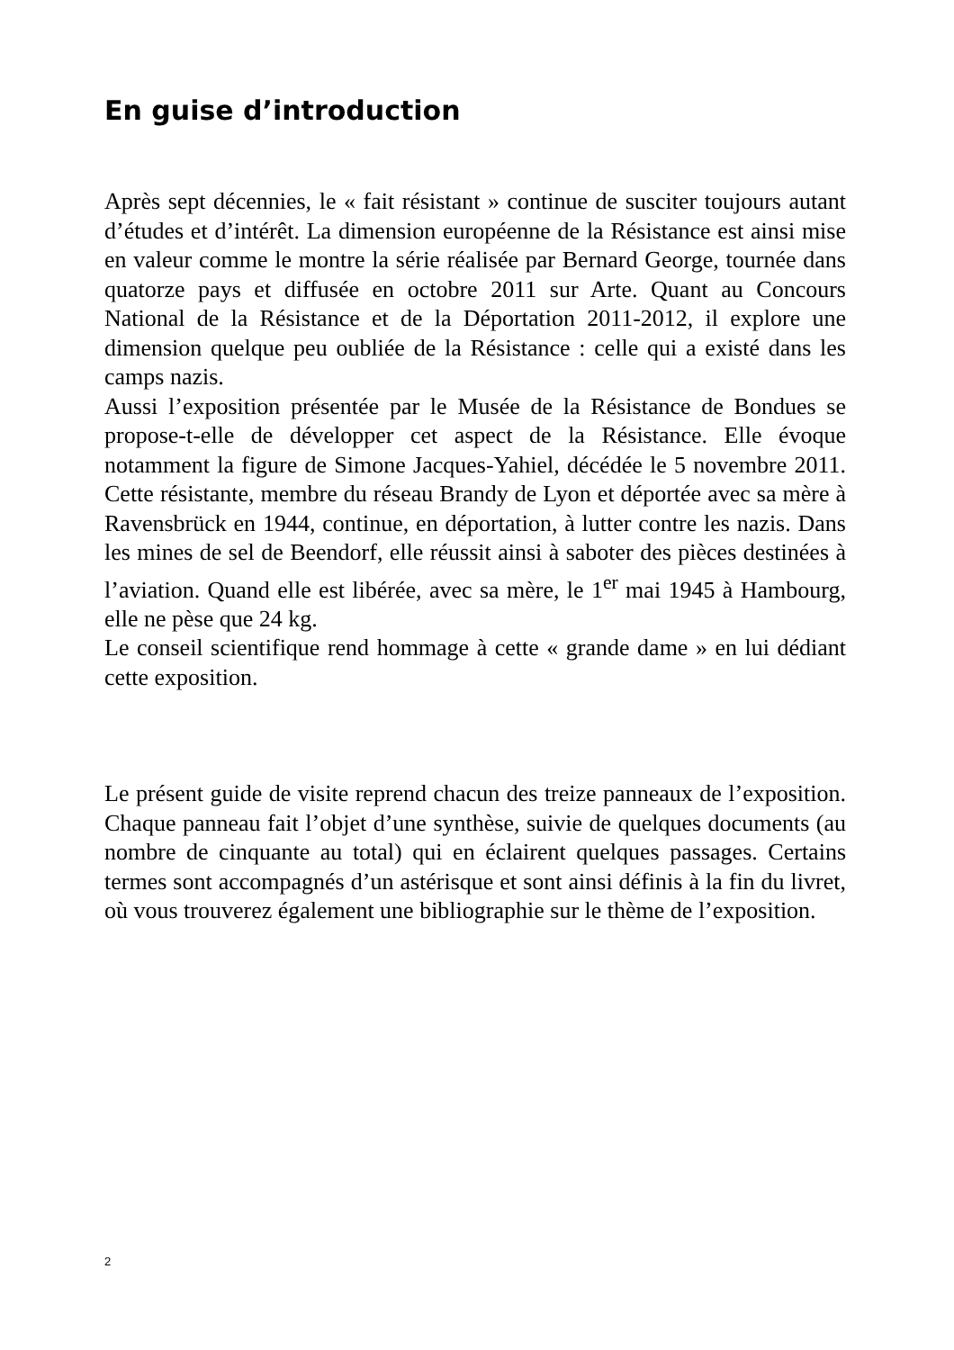En guise d’introduction
Après sept décennies, le « fait résistant » continue de susciter toujours autant d’études et d’intérêt. La dimension européenne de la Résistance est ainsi mise en valeur comme le montre la série réalisée par Bernard George, tournée dans quatorze pays et diffusée en octobre 2011 sur Arte. Quant au Concours National de la Résistance et de la Déportation 2011-2012, il explore une dimension quelque peu oubliée de la Résistance : celle qui a existé dans les camps nazis.
Aussi l’exposition présentée par le Musée de la Résistance de Bondues se propose-t-elle de développer cet aspect de la Résistance. Elle évoque notamment la figure de Simone Jacques-Yahiel, décédée le 5 novembre 2011. Cette résistante, membre du réseau Brandy de Lyon et déportée avec sa mère à Ravensbrück en 1944, continue, en déportation, à lutter contre les nazis. Dans les mines de sel de Beendorf, elle réussit ainsi à saboter des pièces destinées à l’aviation. Quand elle est libérée, avec sa mère, le 1<sup>er</sup> mai 1945 à Hambourg, elle ne pèse que 24 kg.
Le conseil scientifique rend hommage à cette « grande dame » en lui dédiant cette exposition.
Le présent guide de visite reprend chacun des treize panneaux de l’exposition. Chaque panneau fait l’objet d’une synthèse, suivie de quelques documents (au nombre de cinquante au total) qui en éclairent quelques passages. Certains termes sont accompagnés d’un astérisque et sont ainsi définis à la fin du livret, où vous trouverez également une bibliographie sur le thème de l’exposition.
2